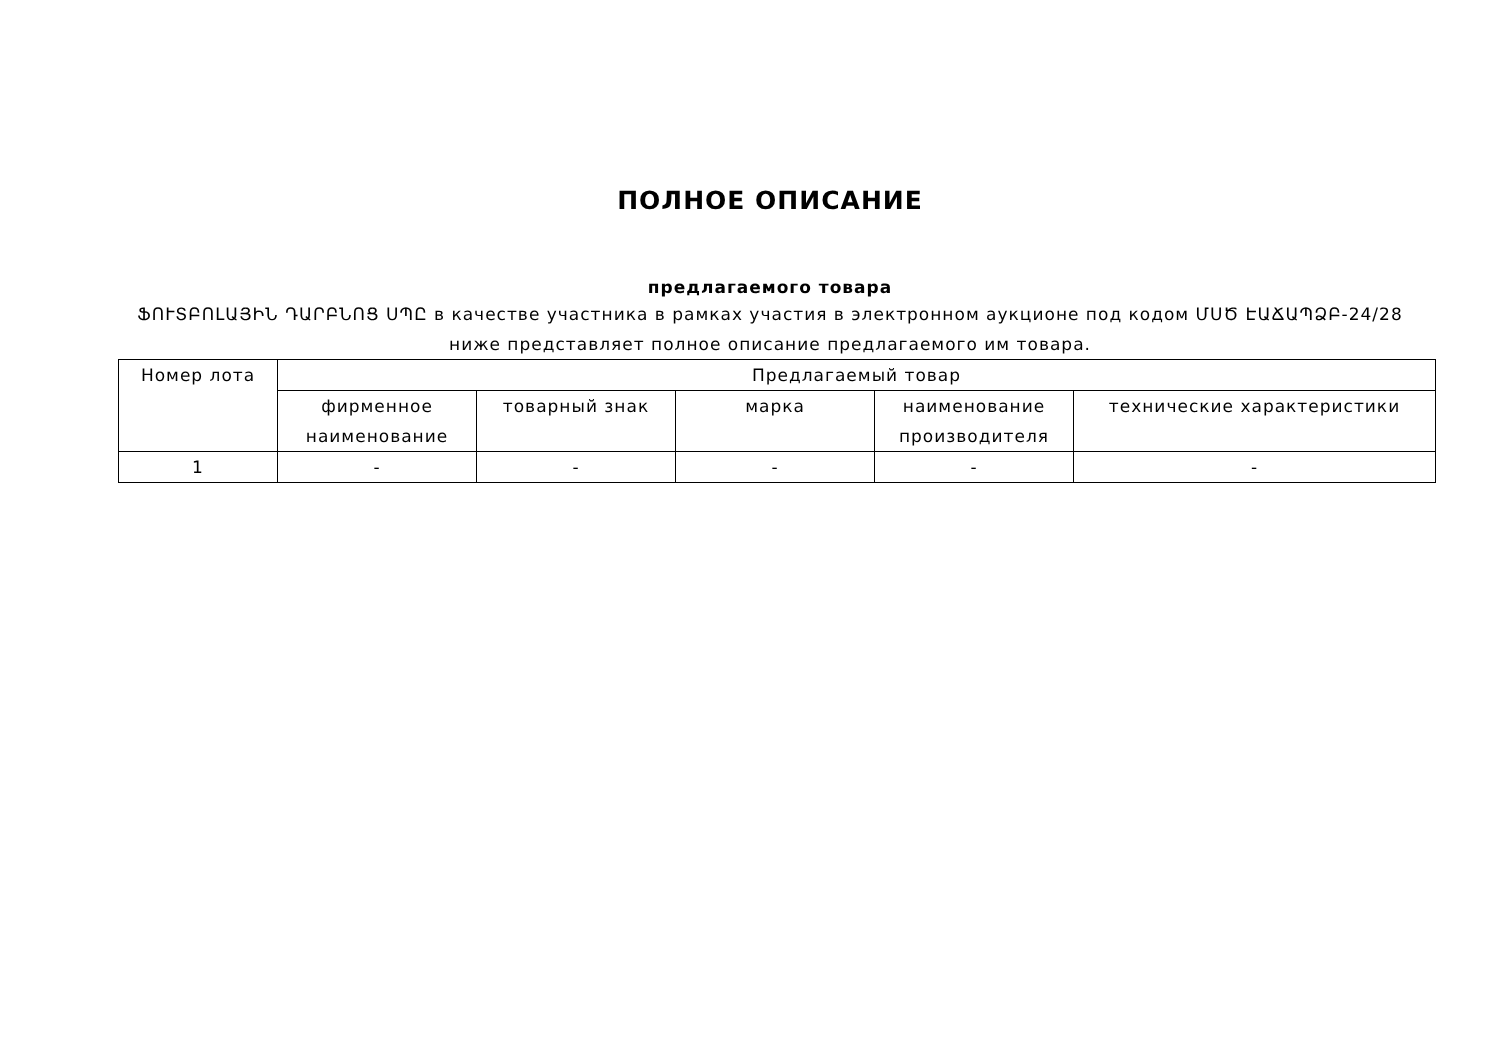ПОЛНОЕ ОПИСАНИЕ
предлагаемого товара
ՖՈՒՏԲՈԼԱՅԻՆ ԴԱՐԲՆՈՑ ՍՊԸ в качестве участника в рамках участия в электронном аукционе под кодом ՄՍԾ ԷԱՃԱՊՁԲ-24/28
ниже представляет полное описание предлагаемого им товара.
| Номер лота | Предлагаемый товар | | | | |
| --- | --- | --- | --- | --- | --- |
| | фирменное наименование | товарный знак | марка | наименование производителя | технические характеристики |
| 1 | - | - | - | - | - |